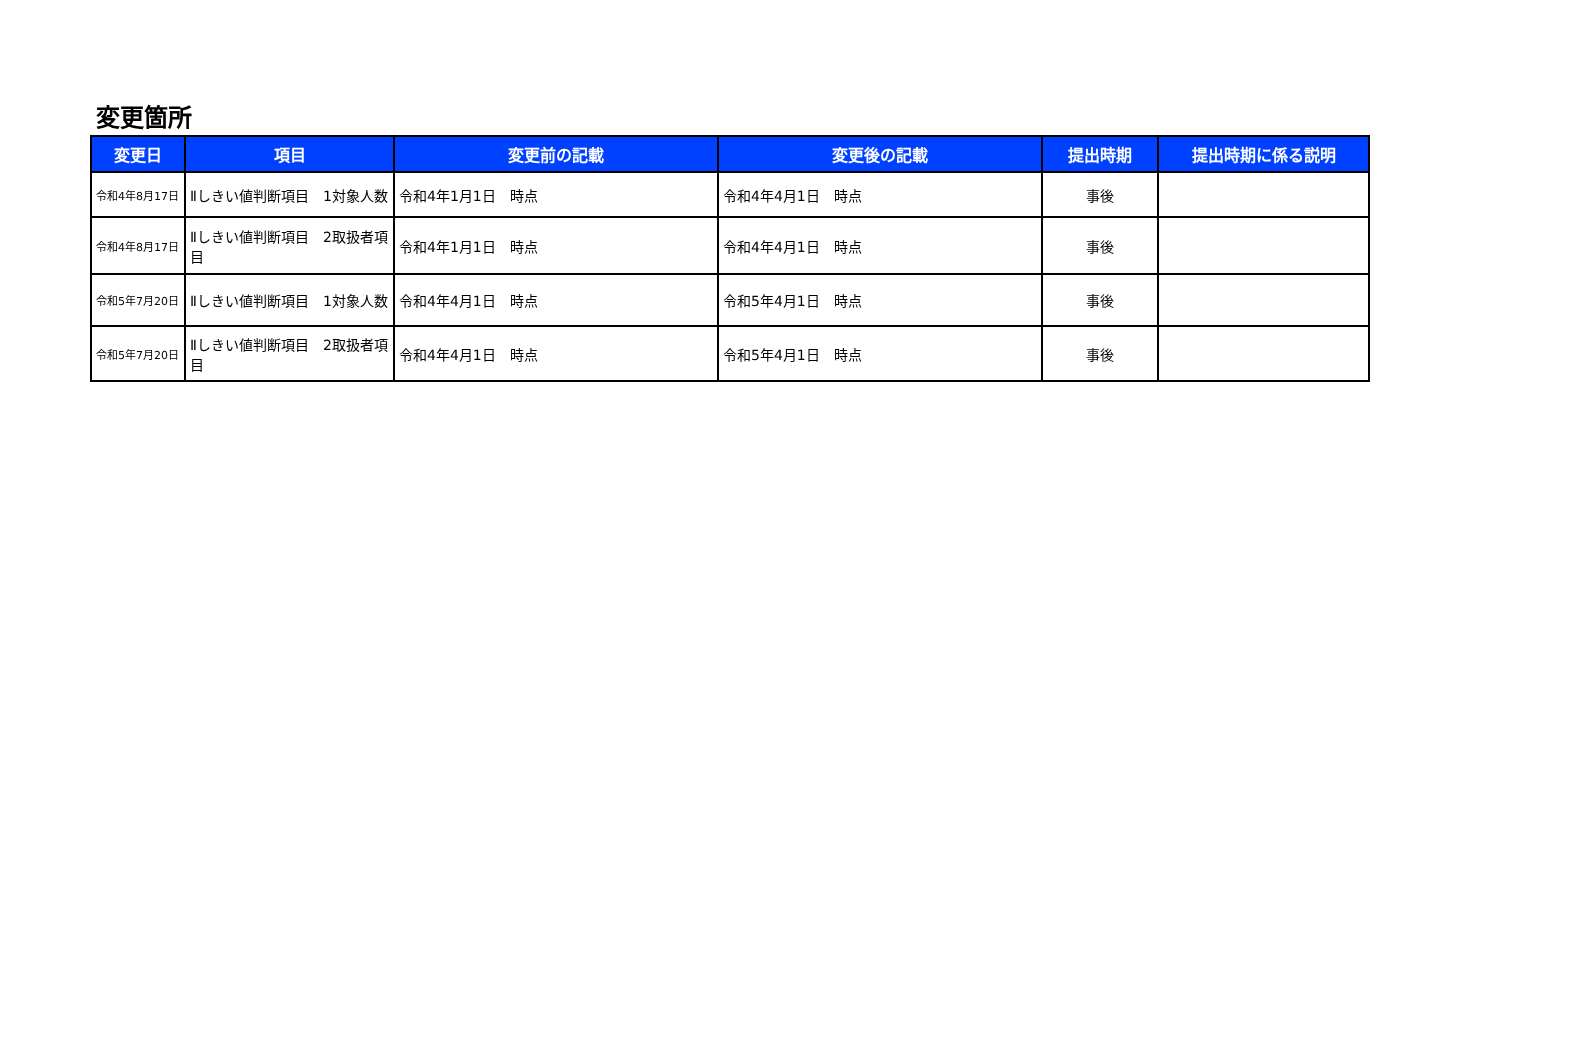変更箇所
| 変更日 | 項目 | 変更前の記載 | 変更後の記載 | 提出時期 | 提出時期に係る説明 |
| --- | --- | --- | --- | --- | --- |
| 令和4年8月17日 | Ⅱしきい値判断項目 1対象人数 | 令和4年1月1日 時点 | 令和4年4月1日 時点 | 事後 | |
| 令和4年8月17日 | Ⅱしきい値判断項目 2取扱者項目 | 令和4年1月1日 時点 | 令和4年4月1日 時点 | 事後 | |
| 令和5年7月20日 | Ⅱしきい値判断項目 1対象人数 | 令和4年4月1日 時点 | 令和5年4月1日 時点 | 事後 | |
| 令和5年7月20日 | Ⅱしきい値判断項目 2取扱者項目 | 令和4年4月1日 時点 | 令和5年4月1日 時点 | 事後 | |